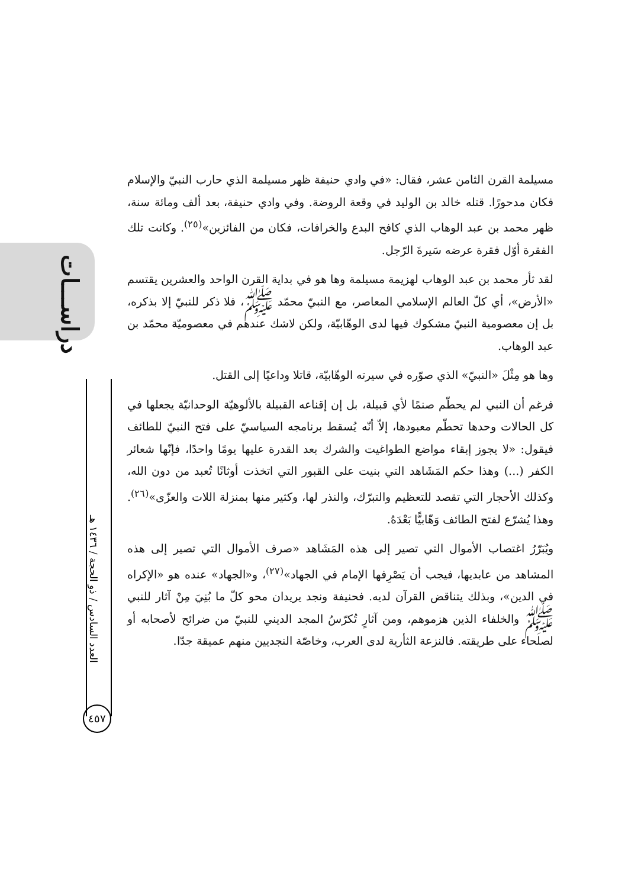دراســـات
العدد السادس / ذو الحجة / ١٤٣٦ هـ
٤٥٧
مسيلمة القرن الثامن عشر، فقال: «في وادي حنيفة ظهر مسيلمة الذي حارب النبيّ والإسلام فكان مدحورًا. قتله خالد بن الوليد في وقعة الروضة. وفي وادي حنيفة، بعد ألف ومائة سنة، ظهر محمد بن عبد الوهاب الذي كافح البدع والخرافات، فكان من الفائزين»<sup>(٢٥)</sup>. وكانت تلك الفقرة أوّل فقرة عرضه سَيرةَ الرّجل.
لقد ثأر محمد بن عبد الوهاب لهزيمة مسيلمة وها هو في بداية القرن الواحد والعشرين يقتسم «الأرض»، أي كلّ العالم الإسلامي المعاصر، مع النبيّ محمّد ﷺ، فلا ذكر للنبيّ إلا بذكره، بل إن معصومية النبيّ مشكوك فيها لدى الوهّابيّة، ولكن لاشك عندهم في معصوميّة محمّد بن عبد الوهاب.
وها هو مِثْلَ «النبيّ» الذي صوّره في سيرته الوهّابيّة، قاتلا وداعيًا إلى القتل.
فرغم أن النبي لم يحطّم صنمًا لأي قبيلة، بل إن إقناعه القبيلة بالألوهيّة الوحدانيّة يجعلها في كل الحالات وحدها تحطّم معبودها، إلاّ أنّه يُسقط برنامجه السياسيّ على فتح النبيّ للطائف فيقول: «لا يجوز إبقاء مواضع الطواغيت والشرك بعد القدرة عليها يومًا واحدًا، فإنّها شعائر الكفر (...) وهذا حكم المَشَاهد التي بنيت على القبور التي اتخذت أوثانًا تُعبد من دون الله، وكذلك الأحجار التي تقصد للتعظيم والتبرّك، والنذر لها، وكثير منها بمنزلة اللات والعزّى»<sup>(٢٦)</sup>. وهذا يُشرّع لفتح الطائف وَهّابيًّا بَعْدَهُ.
ويُبَرّرُ اغتصاب الأموال التي تصير إلى هذه المَشَاهد «صرف الأموال التي تصير إلى هذه المشاهد من عابديها، فيجب أن يَصْرِفها الإمام في الجهاد»<sup>(٢٧)</sup>، و«الجهاد» عنده هو «الإكراه في الدين»، وبذلك يتناقض القرآن لديه. فحنيفة ونجد يريدان محو كلّ ما بُنِيَ مِنْ آثار للنبي ﷺ والخلفاء الذين هزموهم، ومن آثارٍ تُكرّسُ المجد الديني للنبيّ من ضرائح لأصحابه أو لصلحاء على طريقته. فالنزعة الثأرية لدى العرب، وخاصّة النجديين منهم عميقة جدّا.